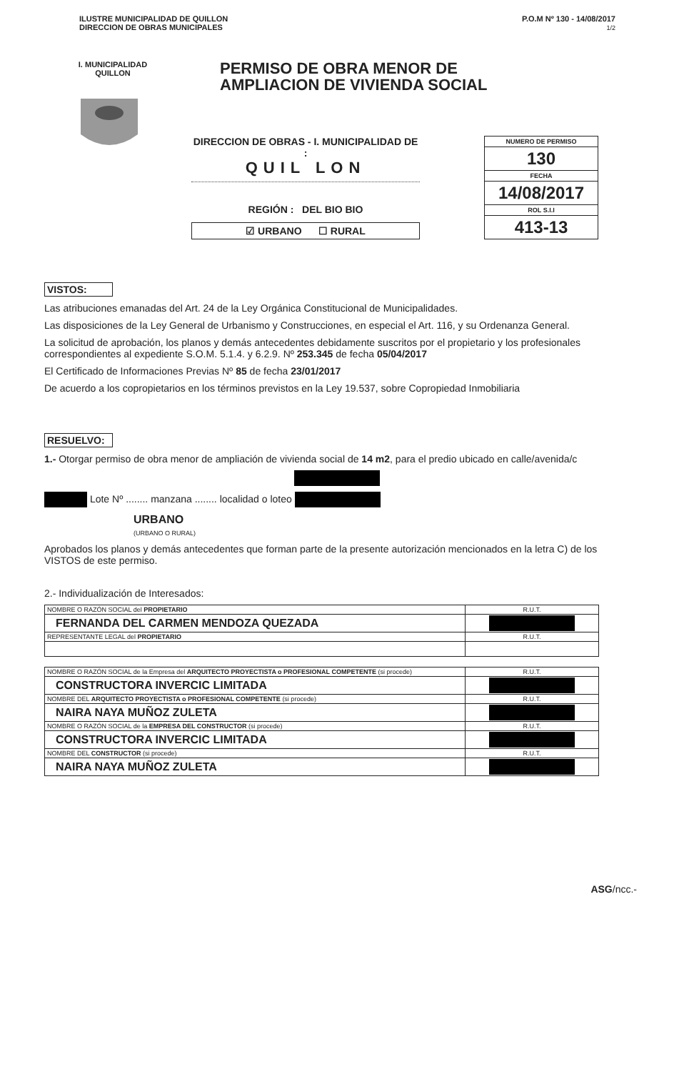ILUSTRE MUNICIPALIDAD DE QUILLON
DIRECCION DE OBRAS MUNICIPALES
P.O.M Nº 130 - 14/08/2017
1/2
I. MUNICIPALIDAD QUILLON
PERMISO DE OBRA MENOR DE
AMPLIACION DE VIVIENDA SOCIAL
DIRECCION DE OBRAS - I. MUNICIPALIDAD DE :
QUIL LON
REGIÓN : DEL BIO BIO
☑ URBANO ☐ RURAL
NUMERO DE PERMISO
130
FECHA
14/08/2017
ROL S.I.I
413-13
VISTOS:
Las atribuciones emanadas del Art. 24 de la Ley Orgánica Constitucional de Municipalidades.
Las disposiciones de la Ley General de Urbanismo y Construcciones, en especial el Art. 116, y su Ordenanza General.
La solicitud de aprobación, los planos y demás antecedentes debidamente suscritos por el propietario y los profesionales correspondientes al expediente S.O.M. 5.1.4. y 6.2.9. Nº 253.345 de fecha 05/04/2017
El Certificado de Informaciones Previas Nº 85 de fecha 23/01/2017
De acuerdo a los copropietarios en los términos previstos en la Ley 19.537, sobre Copropiedad Inmobiliaria
RESUELVO:
1.- Otorgar permiso de obra menor de ampliación de vivienda social de 14 m2, para el predio ubicado en calle/avenida/c
Lote Nº ........ manzana ........ localidad o loteo
URBANO
(URBANO O RURAL)
Aprobados los planos y demás antecedentes que forman parte de la presente autorización mencionados en la letra C) de los VISTOS de este permiso.
2.- Individualización de Interesados:
| NOMBRE O RAZÓN SOCIAL del PROPIETARIO | R.U.T. |
| FERNANDA DEL CARMEN MENDOZA QUEZADA | |
| REPRESENTANTE LEGAL del PROPIETARIO | R.U.T. |
| NOMBRE O RAZÓN SOCIAL de la Empresa del ARQUITECTO PROYECTISTA o PROFESIONAL COMPETENTE (si procede) | R.U.T. |
| CONSTRUCTORA INVERCIC LIMITADA | |
| NOMBRE DEL ARQUITECTO PROYECTISTA o PROFESIONAL COMPETENTE (si procede) | R.U.T. |
| NAIRA NAYA MUÑOZ ZULETA | |
| NOMBRE O RAZÓN SOCIAL de la EMPRESA DEL CONSTRUCTOR (si procede) | R.U.T. |
| CONSTRUCTORA INVERCIC LIMITADA | |
| NOMBRE DEL CONSTRUCTOR (si procede) | R.U.T. |
| NAIRA NAYA MUÑOZ ZULETA | |
ASG/ncc.-